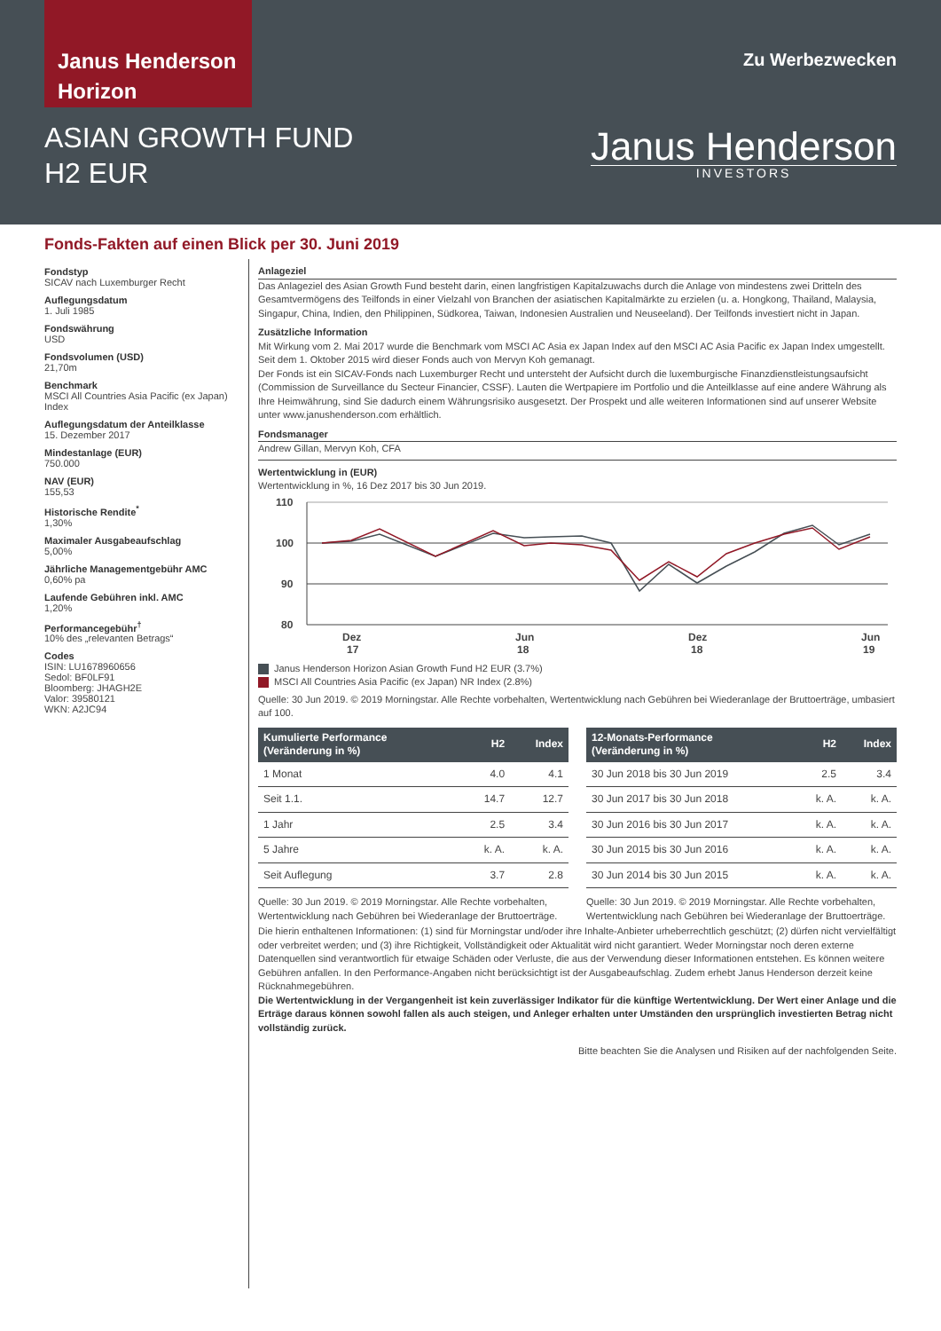Janus Henderson
Horizon
Zu Werbezwecken
ASIAN GROWTH FUND
H2 EUR
Janus Henderson
INVESTORS
Fonds-Fakten auf einen Blick per 30. Juni 2019
Fondstyp
SICAV nach Luxemburger Recht
Auflegungsdatum
1. Juli 1985
Fondswährung
USD
Fondsvolumen (USD)
21,70m
Benchmark
MSCI All Countries Asia Pacific (ex Japan) Index
Auflegungsdatum der Anteilklasse
15. Dezember 2017
Mindestanlage (EUR)
750.000
NAV (EUR)
155,53
Historische Rendite<sup>*</sup>
1,30%
Maximaler Ausgabeaufschlag
5,00%
Jährliche Managementgebühr AMC
0,60% pa
Laufende Gebühren inkl. AMC
1,20%
Performancegebühr<sup>†</sup>
10% des „relevanten Betrags“
Codes
ISIN: LU1678960656
Sedol: BF0LF91
Bloomberg: JHAGH2E
Valor: 39580121
WKN: A2JC94
Anlageziel
Das Anlageziel des Asian Growth Fund besteht darin, einen langfristigen Kapitalzuwachs durch die Anlage von mindestens zwei Dritteln des Gesamtvermögens des Teilfonds in einer Vielzahl von Branchen der asiatischen Kapitalmärkte zu erzielen (u. a. Hongkong, Thailand, Malaysia, Singapur, China, Indien, den Philippinen, Südkorea, Taiwan, Indonesien Australien und Neuseeland). Der Teilfonds investiert nicht in Japan.
Zusätzliche Information
Mit Wirkung vom 2. Mai 2017 wurde die Benchmark vom MSCI AC Asia ex Japan Index auf den MSCI AC Asia Pacific ex Japan Index umgestellt.
Seit dem 1. Oktober 2015 wird dieser Fonds auch von Mervyn Koh gemanagt.
Der Fonds ist ein SICAV-Fonds nach Luxemburger Recht und untersteht der Aufsicht durch die luxemburgische Finanzdienstleistungsaufsicht (Commission de Surveillance du Secteur Financier, CSSF). Lauten die Wertpapiere im Portfolio und die Anteilklasse auf eine andere Währung als Ihre Heimwährung, sind Sie dadurch einem Währungsrisiko ausgesetzt. Der Prospekt und alle weiteren Informationen sind auf unserer Website unter www.janushenderson.com erhältlich.
Fondsmanager
Andrew Gillan, Mervyn Koh, CFA
Wertentwicklung in (EUR)
Wertentwicklung in %, 16 Dez 2017 bis 30 Jun 2019.
110
100
90
80
Dez
17
Jun
18
Dez
18
Jun
19
Janus Henderson Horizon Asian Growth Fund H2 EUR (3.7%)
MSCI All Countries Asia Pacific (ex Japan) NR Index (2.8%)
Quelle: 30 Jun 2019. © 2019 Morningstar. Alle Rechte vorbehalten, Wertentwicklung nach Gebühren bei Wiederanlage der Bruttoerträge, umbasiert auf 100.
| Kumulierte Performance (Veränderung in %) | H2 | Index |
| --- | --- | --- |
| 1 Monat | 4.0 | 4.1 |
| Seit 1.1. | 14.7 | 12.7 |
| 1 Jahr | 2.5 | 3.4 |
| 5 Jahre | k. A. | k. A. |
| Seit Auflegung | 3.7 | 2.8 |
Quelle: 30 Jun 2019. © 2019 Morningstar. Alle Rechte vorbehalten, Wertentwicklung nach Gebühren bei Wiederanlage der Bruttoerträge.
| 12-Monats-Performance (Veränderung in %) | H2 | Index |
| --- | --- | --- |
| 30 Jun 2018 bis 30 Jun 2019 | 2.5 | 3.4 |
| 30 Jun 2017 bis 30 Jun 2018 | k. A. | k. A. |
| 30 Jun 2016 bis 30 Jun 2017 | k. A. | k. A. |
| 30 Jun 2015 bis 30 Jun 2016 | k. A. | k. A. |
| 30 Jun 2014 bis 30 Jun 2015 | k. A. | k. A. |
Quelle: 30 Jun 2019. © 2019 Morningstar. Alle Rechte vorbehalten, Wertentwicklung nach Gebühren bei Wiederanlage der Bruttoerträge.
Die hierin enthaltenen Informationen: (1) sind für Morningstar und/oder ihre Inhalte-Anbieter urheberrechtlich geschützt; (2) dürfen nicht vervielfältigt oder verbreitet werden; und (3) ihre Richtigkeit, Vollständigkeit oder Aktualität wird nicht garantiert. Weder Morningstar noch deren externe Datenquellen sind verantwortlich für etwaige Schäden oder Verluste, die aus der Verwendung dieser Informationen entstehen. Es können weitere Gebühren anfallen. In den Performance-Angaben nicht berücksichtigt ist der Ausgabeaufschlag. Zudem erhebt Janus Henderson derzeit keine Rücknahmegebühren.
Die Wertentwicklung in der Vergangenheit ist kein zuverlässiger Indikator für die künftige Wertentwicklung. Der Wert einer Anlage und die Erträge daraus können sowohl fallen als auch steigen, und Anleger erhalten unter Umständen den ursprünglich investierten Betrag nicht vollständig zurück.
Bitte beachten Sie die Analysen und Risiken auf der nachfolgenden Seite.